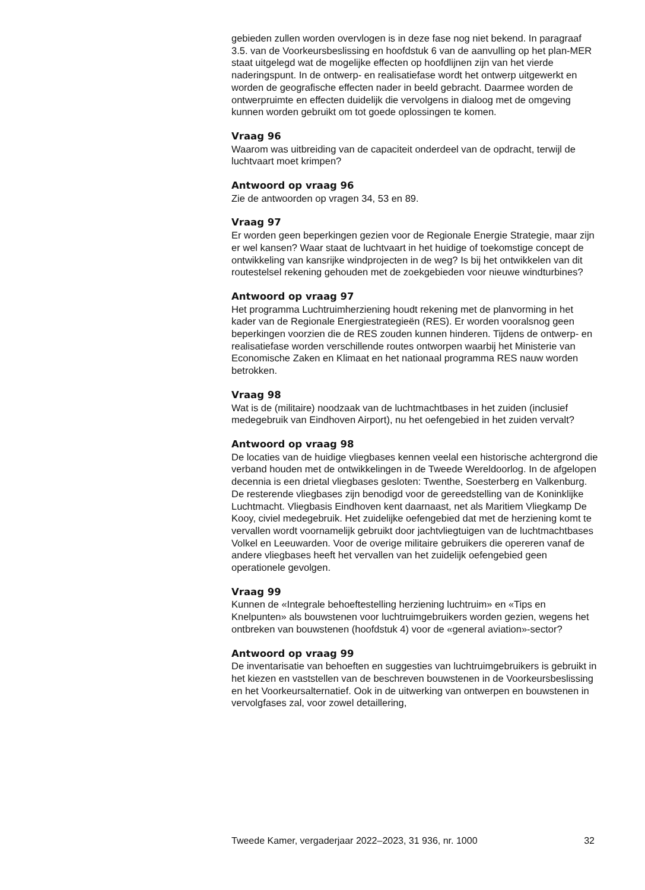gebieden zullen worden overvlogen is in deze fase nog niet bekend. In paragraaf 3.5. van de Voorkeursbeslissing en hoofdstuk 6 van de aanvulling op het plan-MER staat uitgelegd wat de mogelijke effecten op hoofdlijnen zijn van het vierde naderingspunt. In de ontwerp- en realisatiefase wordt het ontwerp uitgewerkt en worden de geografische effecten nader in beeld gebracht. Daarmee worden de ontwerpruimte en effecten duidelijk die vervolgens in dialoog met de omgeving kunnen worden gebruikt om tot goede oplossingen te komen.
Vraag 96
Waarom was uitbreiding van de capaciteit onderdeel van de opdracht, terwijl de luchtvaart moet krimpen?
Antwoord op vraag 96
Zie de antwoorden op vragen 34, 53 en 89.
Vraag 97
Er worden geen beperkingen gezien voor de Regionale Energie Strategie, maar zijn er wel kansen? Waar staat de luchtvaart in het huidige of toekomstige concept de ontwikkeling van kansrijke windprojecten in de weg? Is bij het ontwikkelen van dit routestelsel rekening gehouden met de zoekgebieden voor nieuwe windturbines?
Antwoord op vraag 97
Het programma Luchtruimherziening houdt rekening met de planvorming in het kader van de Regionale Energiestrategieën (RES). Er worden vooralsnog geen beperkingen voorzien die de RES zouden kunnen hinderen. Tijdens de ontwerp- en realisatiefase worden verschillende routes ontworpen waarbij het Ministerie van Economische Zaken en Klimaat en het nationaal programma RES nauw worden betrokken.
Vraag 98
Wat is de (militaire) noodzaak van de luchtmachtbases in het zuiden (inclusief medegebruik van Eindhoven Airport), nu het oefengebied in het zuiden vervalt?
Antwoord op vraag 98
De locaties van de huidige vliegbases kennen veelal een historische achtergrond die verband houden met de ontwikkelingen in de Tweede Wereldoorlog. In de afgelopen decennia is een drietal vliegbases gesloten: Twenthe, Soesterberg en Valkenburg. De resterende vliegbases zijn benodigd voor de gereedstelling van de Koninklijke Luchtmacht. Vliegbasis Eindhoven kent daarnaast, net als Maritiem Vliegkamp De Kooy, civiel medegebruik. Het zuidelijke oefengebied dat met de herziening komt te vervallen wordt voornamelijk gebruikt door jachtvliegtuigen van de luchtmachtbases Volkel en Leeuwarden. Voor de overige militaire gebruikers die opereren vanaf de andere vliegbases heeft het vervallen van het zuidelijk oefengebied geen operationele gevolgen.
Vraag 99
Kunnen de «Integrale behoeftestelling herziening luchtruim» en «Tips en Knelpunten» als bouwstenen voor luchtruimgebruikers worden gezien, wegens het ontbreken van bouwstenen (hoofdstuk 4) voor de «general aviation»-sector?
Antwoord op vraag 99
De inventarisatie van behoeften en suggesties van luchtruimgebruikers is gebruikt in het kiezen en vaststellen van de beschreven bouwstenen in de Voorkeursbeslissing en het Voorkeursalternatief. Ook in de uitwerking van ontwerpen en bouwstenen in vervolgfases zal, voor zowel detaillering,
Tweede Kamer, vergaderjaar 2022–2023, 31 936, nr. 1000 32